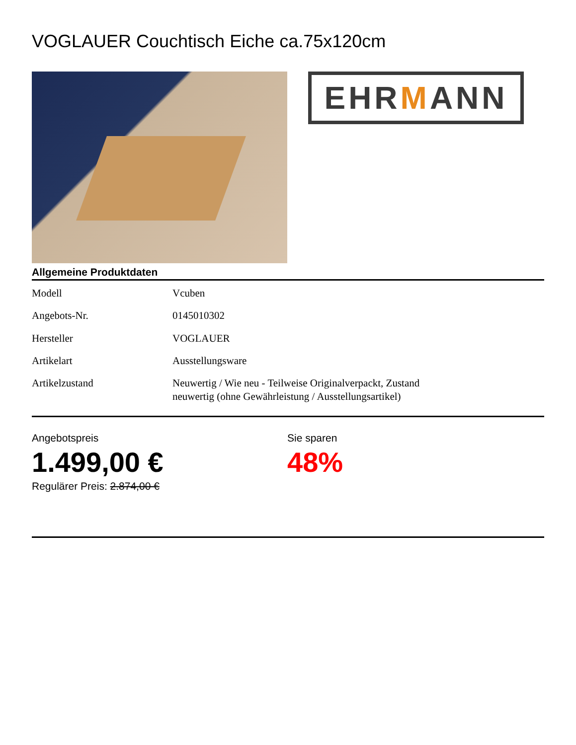VOGLAUER Couchtisch Eiche ca.75x120cm
EHR M ANN
Allgemeine Produktdaten
| Modell | Vcuben |
| Angebots-Nr. | 0145010302 |
| Hersteller | VOGLAUER |
| Artikelart | Ausstellungsware |
| Artikelzustand | Neuwertig / Wie neu - Teilweise Originalverpackt, Zustand neuwertig (ohne Gewährleistung / Ausstellungsartikel) |
Angebotspreis
1.499,00 €
Regulärer Preis: 2.874,00 €
Sie sparen
48%